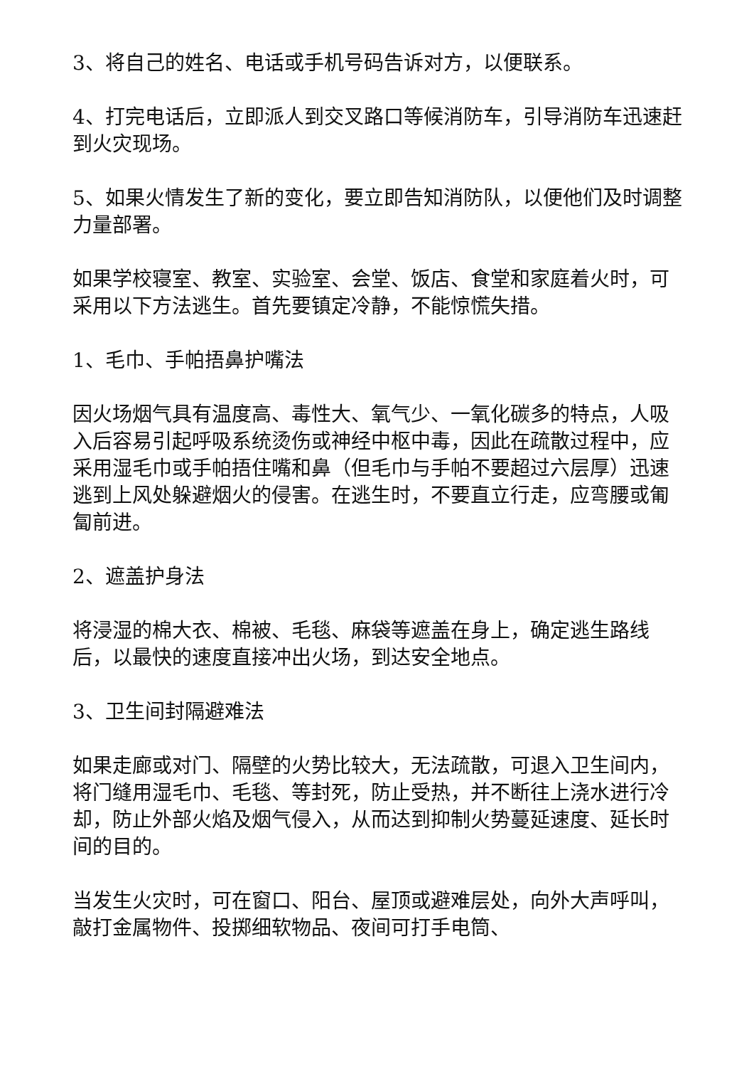3、将自己的姓名、电话或手机号码告诉对方，以便联系。
4、打完电话后，立即派人到交叉路口等候消防车，引导消防车迅速赶到火灾现场。
5、如果火情发生了新的变化，要立即告知消防队，以便他们及时调整力量部署。
如果学校寝室、教室、实验室、会堂、饭店、食堂和家庭着火时，可采用以下方法逃生。首先要镇定冷静，不能惊慌失措。
1、毛巾、手帕捂鼻护嘴法
因火场烟气具有温度高、毒性大、氧气少、一氧化碳多的特点，人吸入后容易引起呼吸系统烫伤或神经中枢中毒，因此在疏散过程中，应采用湿毛巾或手帕捂住嘴和鼻（但毛巾与手帕不要超过六层厚）迅速逃到上风处躲避烟火的侵害。在逃生时，不要直立行走，应弯腰或匍匐前进。
2、遮盖护身法
将浸湿的棉大衣、棉被、毛毯、麻袋等遮盖在身上，确定逃生路线后，以最快的速度直接冲出火场，到达安全地点。
3、卫生间封隔避难法
如果走廊或对门、隔壁的火势比较大，无法疏散，可退入卫生间内，将门缝用湿毛巾、毛毯、等封死，防止受热，并不断往上浇水进行冷却，防止外部火焰及烟气侵入，从而达到抑制火势蔓延速度、延长时间的目的。
当发生火灾时，可在窗口、阳台、屋顶或避难层处，向外大声呼叫，敲打金属物件、投掷细软物品、夜间可打手电筒、